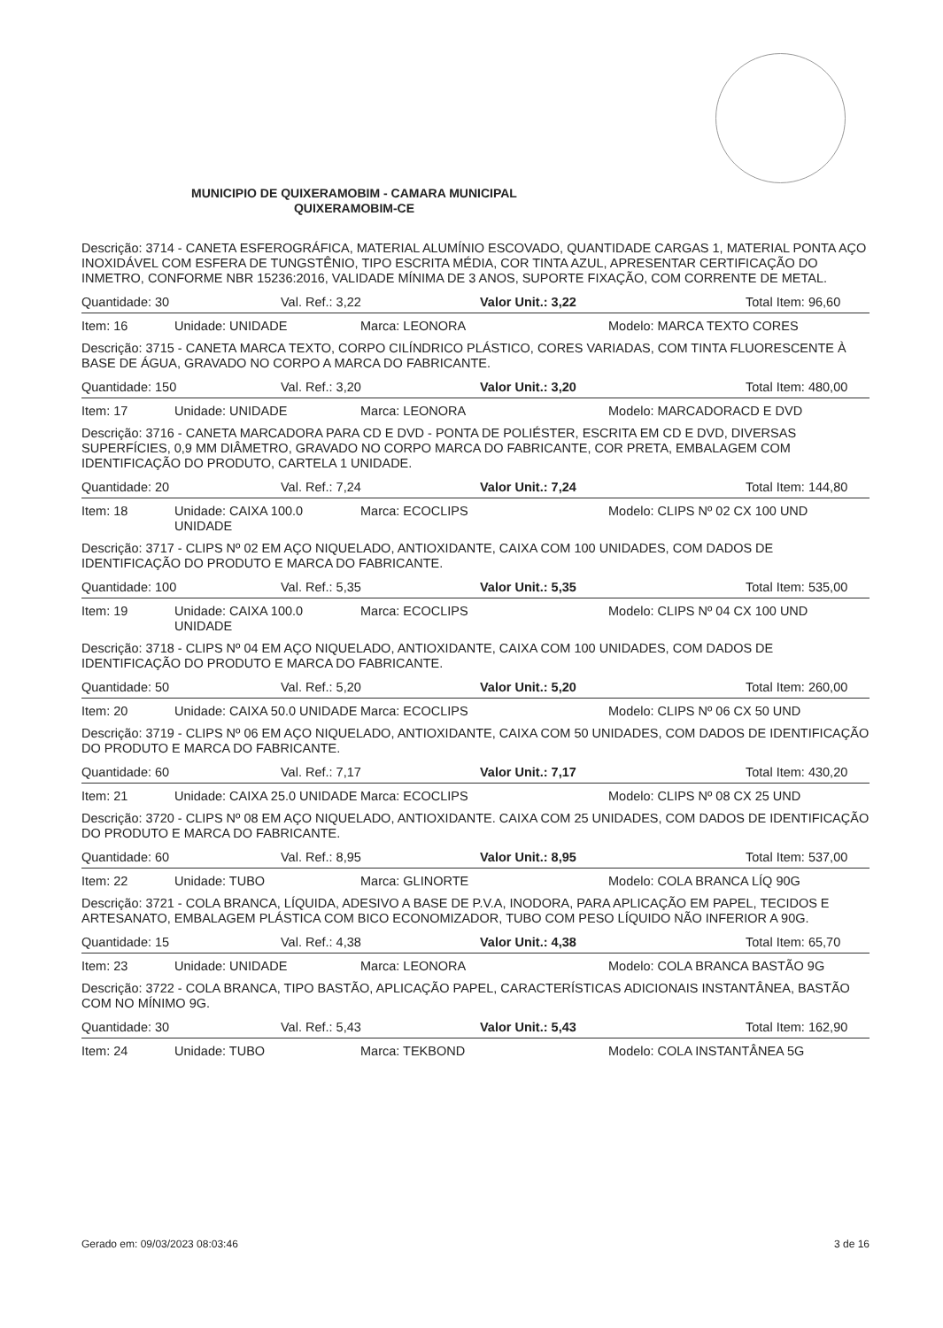MUNICIPIO DE QUIXERAMOBIM - CAMARA MUNICIPAL
QUIXERAMOBIM-CE
Descrição: 3714 - CANETA ESFEROGRÁFICA, MATERIAL ALUMÍNIO ESCOVADO, QUANTIDADE CARGAS 1, MATERIAL PONTA AÇO INOXIDÁVEL COM ESFERA DE TUNGSTÊNIO, TIPO ESCRITA MÉDIA, COR TINTA AZUL, APRESENTAR CERTIFICAÇÃO DO INMETRO, CONFORME NBR 15236:2016, VALIDADE MÍNIMA DE 3 ANOS, SUPORTE FIXAÇÃO, COM CORRENTE DE METAL.
Quantidade: 30 Val. Ref.: 3,22 Valor Unit.: 3,22 Total Item: 96,60
Item: 16 Unidade: UNIDADE Marca: LEONORA Modelo: MARCA TEXTO CORES
Descrição: 3715 - CANETA MARCA TEXTO, CORPO CILÍNDRICO PLÁSTICO, CORES VARIADAS, COM TINTA FLUORESCENTE À BASE DE ÁGUA, GRAVADO NO CORPO A MARCA DO FABRICANTE.
Quantidade: 150 Val. Ref.: 3,20 Valor Unit.: 3,20 Total Item: 480,00
Item: 17 Unidade: UNIDADE Marca: LEONORA Modelo: MARCADORACD E DVD
Descrição: 3716 - CANETA MARCADORA PARA CD E DVD - PONTA DE POLIÉSTER, ESCRITA EM CD E DVD, DIVERSAS SUPERFÍCIES, 0,9 MM DIÂMETRO, GRAVADO NO CORPO MARCA DO FABRICANTE, COR PRETA, EMBALAGEM COM IDENTIFICAÇÃO DO PRODUTO, CARTELA 1 UNIDADE.
Quantidade: 20 Val. Ref.: 7,24 Valor Unit.: 7,24 Total Item: 144,80
Item: 18 Unidade: CAIXA 100.0 UNIDADE Marca: ECOCLIPS Modelo: CLIPS Nº 02 CX 100 UND
Descrição: 3717 - CLIPS Nº 02 EM AÇO NIQUELADO, ANTIOXIDANTE, CAIXA COM 100 UNIDADES, COM DADOS DE IDENTIFICAÇÃO DO PRODUTO E MARCA DO FABRICANTE.
Quantidade: 100 Val. Ref.: 5,35 Valor Unit.: 5,35 Total Item: 535,00
Item: 19 Unidade: CAIXA 100.0 UNIDADE Marca: ECOCLIPS Modelo: CLIPS Nº 04 CX 100 UND
Descrição: 3718 - CLIPS Nº 04 EM AÇO NIQUELADO, ANTIOXIDANTE, CAIXA COM 100 UNIDADES, COM DADOS DE IDENTIFICAÇÃO DO PRODUTO E MARCA DO FABRICANTE.
Quantidade: 50 Val. Ref.: 5,20 Valor Unit.: 5,20 Total Item: 260,00
Item: 20 Unidade: CAIXA 50.0 UNIDADE Marca: ECOCLIPS Modelo: CLIPS Nº 06 CX 50 UND
Descrição: 3719 - CLIPS Nº 06 EM AÇO NIQUELADO, ANTIOXIDANTE, CAIXA COM 50 UNIDADES, COM DADOS DE IDENTIFICAÇÃO DO PRODUTO E MARCA DO FABRICANTE.
Quantidade: 60 Val. Ref.: 7,17 Valor Unit.: 7,17 Total Item: 430,20
Item: 21 Unidade: CAIXA 25.0 UNIDADE Marca: ECOCLIPS Modelo: CLIPS Nº 08 CX 25 UND
Descrição: 3720 - CLIPS Nº 08 EM AÇO NIQUELADO, ANTIOXIDANTE. CAIXA COM 25 UNIDADES, COM DADOS DE IDENTIFICAÇÃO DO PRODUTO E MARCA DO FABRICANTE.
Quantidade: 60 Val. Ref.: 8,95 Valor Unit.: 8,95 Total Item: 537,00
Item: 22 Unidade: TUBO Marca: GLINORTE Modelo: COLA BRANCA LÍQ 90G
Descrição: 3721 - COLA BRANCA, LÍQUIDA, ADESIVO A BASE DE P.V.A, INODORA, PARA APLICAÇÃO EM PAPEL, TECIDOS E ARTESANATO, EMBALAGEM PLÁSTICA COM BICO ECONOMIZADOR, TUBO COM PESO LÍQUIDO NÃO INFERIOR A 90G.
Quantidade: 15 Val. Ref.: 4,38 Valor Unit.: 4,38 Total Item: 65,70
Item: 23 Unidade: UNIDADE Marca: LEONORA Modelo: COLA BRANCA BASTÃO 9G
Descrição: 3722 - COLA BRANCA, TIPO BASTÃO, APLICAÇÃO PAPEL, CARACTERÍSTICAS ADICIONAIS INSTANTÂNEA, BASTÃO COM NO MÍNIMO 9G.
Quantidade: 30 Val. Ref.: 5,43 Valor Unit.: 5,43 Total Item: 162,90
Item: 24 Unidade: TUBO Marca: TEKBOND Modelo: COLA INSTANTÂNEA 5G
Gerado em: 09/03/2023 08:03:46 3 de 16